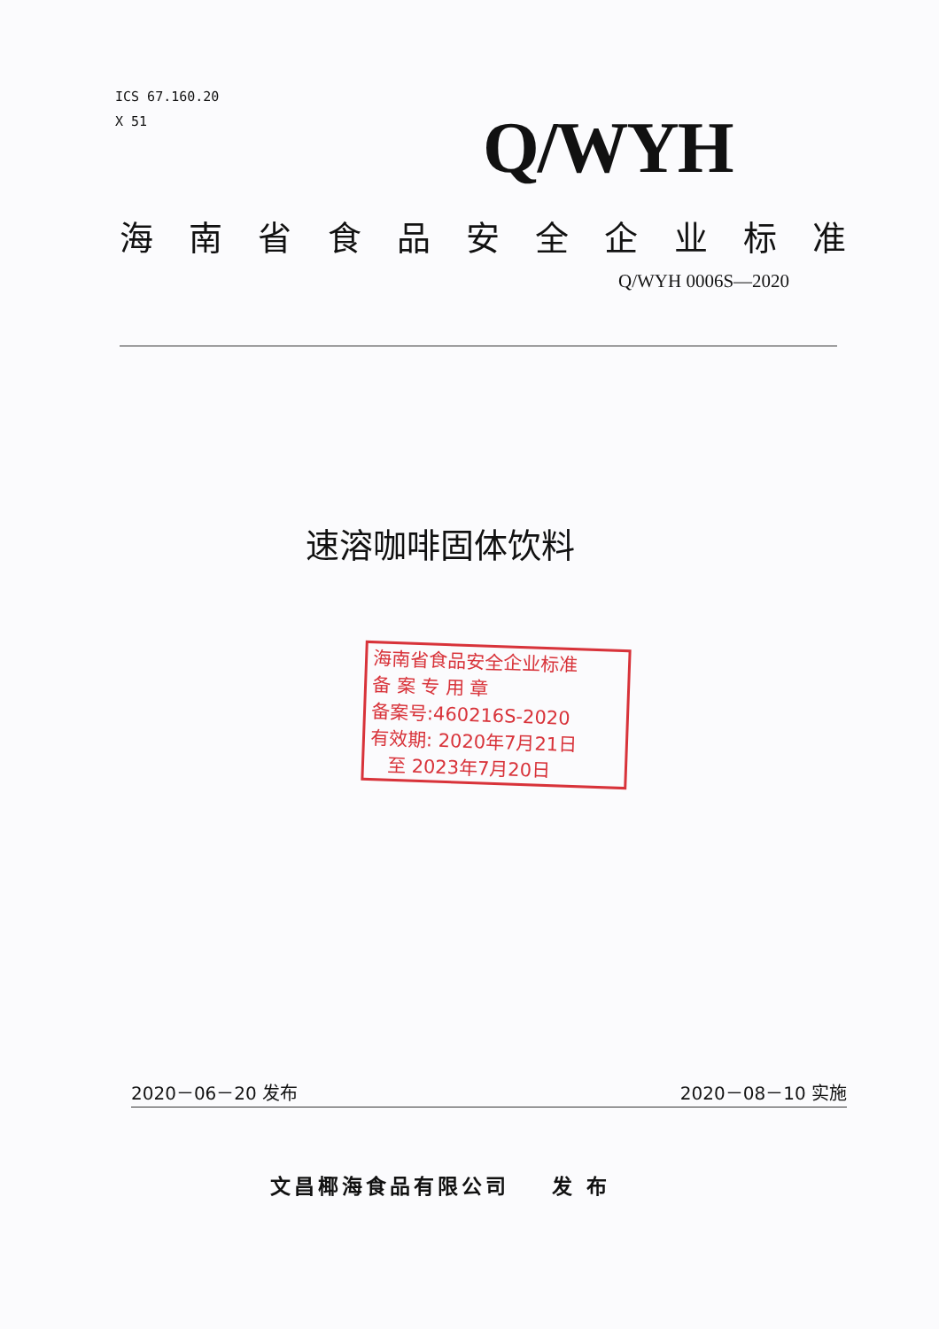ICS 67.160.20
X 51
Q/WYH
海南省食品安全企业标准
Q/WYH 0006S—2020
速溶咖啡固体饮料
海南省食品安全企业标准
备 案 专 用 章
备案号:460216S-2020
有效期: 2020年7月21日
至 2023年7月20日
2020－06－20 发布 2020－08－10 实施
文昌椰海食品有限公司 发 布